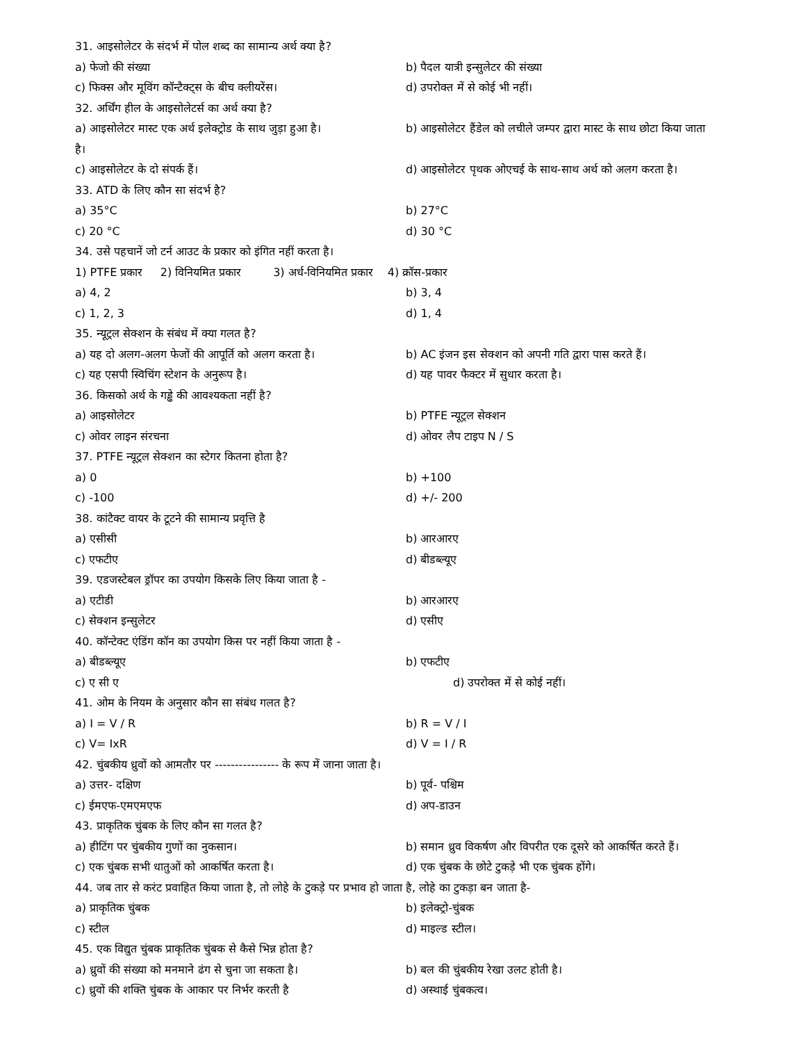31. आइसोलेटर के संदर्भ में पोल शब्द का सामान्य अर्थ क्या है?
a) फेजो की संख्या b) पैदल यात्री इन्सुलेटर की संख्या
c) फिक्स और मूविंग कॉन्टैक्ट्स के बीच क्लीयरेंस। d) उपरोक्त में से कोई भी नहीं।
32. अर्थिंग हील के आइसोलेटर्स का अर्थ क्या है?
a) आइसोलेटर मास्ट एक अर्थ इलेक्ट्रोड के साथ जुड़ा हुआ है। b) आइसोलेटर हैंडेल को लचीले जम्पर द्वारा मास्ट के साथ छोटा किया जाता
है।
c) आइसोलेटर के दो संपर्क हैं। d) आइसोलेटर पृथक ओएचई के साथ-साथ अर्थ को अलग करता है।
33. ATD के लिए कौन सा संदर्भ है?
a) 35°C b) 27°C
c) 20 °C d) 30 °C
34. उसे पहचानें जो टर्न आउट के प्रकार को इंगित नहीं करता है।
1) PTFE प्रकार 2) विनियमित प्रकार 3) अर्ध-विनियमित प्रकार 4) क्रॉस-प्रकार
a) 4, 2 b) 3, 4
c) 1, 2, 3 d) 1, 4
35. न्यूट्रल सेक्शन के संबंध में क्या गलत है?
a) यह दो अलग-अलग फेजों की आपूर्ति को अलग करता है। b) AC इंजन इस सेक्शन को अपनी गति द्वारा पास करते हैं।
c) यह एसपी स्विचिंग स्टेशन के अनुरूप है। d) यह पावर फैक्टर में सुधार करता है।
36. किसको अर्थ के गड्ढे की आवश्यकता नहीं है?
a) आइसोलेटर b) PTFE न्यूट्रल सेक्शन
c) ओवर लाइन संरचना d) ओवर लैप टाइप N / S
37. PTFE न्यूट्रल सेक्शन का स्टेगर कितना होता है?
a) 0 b) +100
c) -100 d) +/- 200
38. कांटैक्ट वायर के टूटने की सामान्य प्रवृत्ति है
a) एसीसी b) आरआरए
c) एफटीए d) बीडब्ल्यूए
39. एडजस्टेबल ड्रॉपर का उपयोग किसके लिए किया जाता है -
a) एटीडी b) आरआरए
c) सेक्शन इन्सुलेटर d) एसीए
40. कॉन्टेक्ट एंडिंग कॉन का उपयोग किस पर नहीं किया जाता है -
a) बीडब्ल्यूए b) एफटीए
c) ए सी ए d) उपरोक्त में से कोई नहीं।
41. ओम के नियम के अनुसार कौन सा संबंध गलत है?
a) I = V / R b) R = V / I
c) V= IxR d) V = I / R
42. चुंबकीय ध्रुवों को आमतौर पर ---------------- के रूप में जाना जाता है।
a) उत्तर- दक्षिण b) पूर्व- पश्चिम
c) ईमएफ-एमएमएफ d) अप-डाउन
43. प्राकृतिक चुंबक के लिए कौन सा गलत है?
a) हीटिंग पर चुंबकीय गुणों का नुकसान। b) समान ध्रुव विकर्षण और विपरीत एक दूसरे को आकर्षित करते हैं।
c) एक चुंबक सभी धातुओं को आकर्षित करता है। d) एक चुंबक के छोटे टुकड़े भी एक चुंबक होंगे।
44. जब तार से करंट प्रवाहित किया जाता है, तो लोहे के टुकड़े पर प्रभाव हो जाता है, लोहे का टुकड़ा बन जाता है-
a) प्राकृतिक चुंबक b) इलेक्ट्रो-चुंबक
c) स्टील d) माइल्ड स्टील।
45. एक विद्युत चुंबक प्राकृतिक चुंबक से कैसे भिन्न होता है?
a) ध्रुवों की संख्या को मनमाने ढंग से चुना जा सकता है। b) बल की चुंबकीय रेखा उलट होती है।
c) ध्रुवों की शक्ति चुंबक के आकार पर निर्भर करती है d) अस्थाई चुंबकत्व।